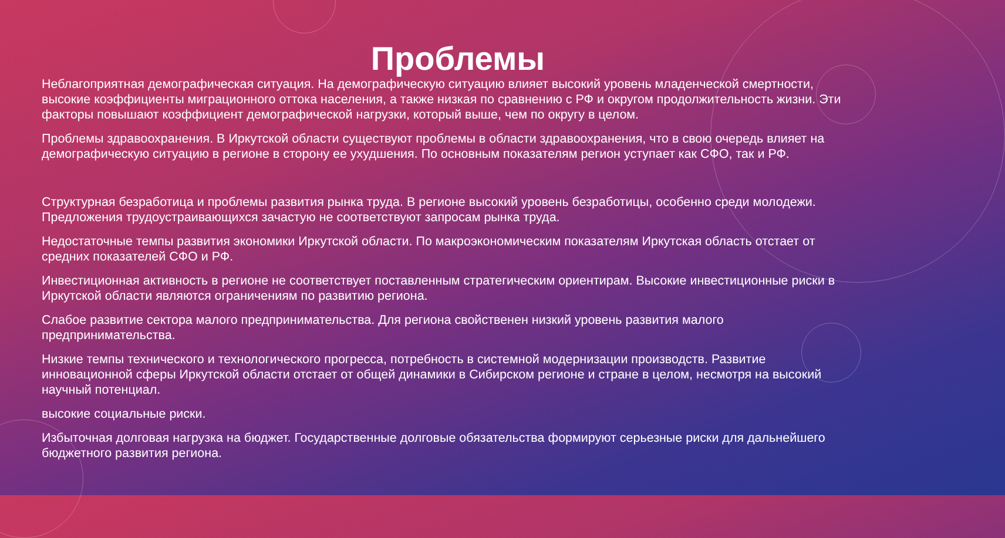Проблемы
Неблагоприятная демографическая ситуация. На демографическую ситуацию влияет высокий уровень младенческой смертности, высокие коэффициенты миграционного оттока населения, а также низкая по сравнению с РФ и округом продолжительность жизни. Эти факторы повышают коэффициент демографической нагрузки, который выше, чем по округу в целом.
Проблемы здравоохранения. В Иркутской области существуют проблемы в области здравоохранения, что в свою очередь влияет на демографическую ситуацию в регионе в сторону ее ухудшения. По основным показателям регион уступает как СФО, так и РФ.
Структурная безработица и проблемы развития рынка труда. В регионе высокий уровень безработицы, особенно среди молодежи. Предложения трудоустраивающихся зачастую не соответствуют запросам рынка труда.
Недостаточные темпы развития экономики Иркутской области. По макроэкономическим показателям Иркутская область отстает от средних показателей СФО и РФ.
Инвестиционная активность в регионе не соответствует поставленным стратегическим ориентирам. Высокие инвестиционные риски в Иркутской области являются ограничениям по развитию региона.
Слабое развитие сектора малого предпринимательства. Для региона свойственен низкий уровень развития малого предпринимательства.
Низкие темпы технического и технологического прогресса, потребность в системной модернизации производств. Развитие инновационной сферы Иркутской области отстает от общей динамики в Сибирском регионе и стране в целом, несмотря на высокий научный потенциал.
высокие социальные риски.
Избыточная долговая нагрузка на бюджет. Государственные долговые обязательства формируют серьезные риски для дальнейшего бюджетного развития региона.